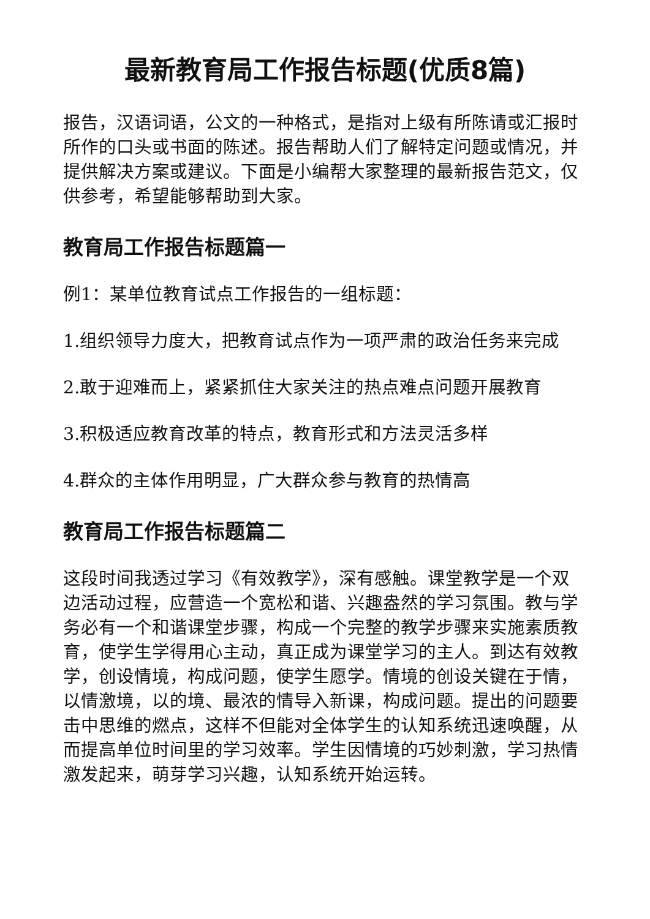最新教育局工作报告标题(优质8篇)
报告，汉语词语，公文的一种格式，是指对上级有所陈请或汇报时所作的口头或书面的陈述。报告帮助人们了解特定问题或情况，并提供解决方案或建议。下面是小编帮大家整理的最新报告范文，仅供参考，希望能够帮助到大家。
教育局工作报告标题篇一
例1：某单位教育试点工作报告的一组标题：
1.组织领导力度大，把教育试点作为一项严肃的政治任务来完成
2.敢于迎难而上，紧紧抓住大家关注的热点难点问题开展教育
3.积极适应教育改革的特点，教育形式和方法灵活多样
4.群众的主体作用明显，广大群众参与教育的热情高
教育局工作报告标题篇二
这段时间我透过学习《有效教学》，深有感触。课堂教学是一个双边活动过程，应营造一个宽松和谐、兴趣盎然的学习氛围。教与学务必有一个和谐课堂步骤，构成一个完整的教学步骤来实施素质教育，使学生学得用心主动，真正成为课堂学习的主人。到达有效教学，创设情境，构成问题，使学生愿学。情境的创设关键在于情，以情激境，以的境、最浓的情导入新课，构成问题。提出的问题要击中思维的燃点，这样不但能对全体学生的认知系统迅速唤醒，从而提高单位时间里的学习效率。学生因情境的巧妙刺激，学习热情激发起来，萌芽学习兴趣，认知系统开始运转。